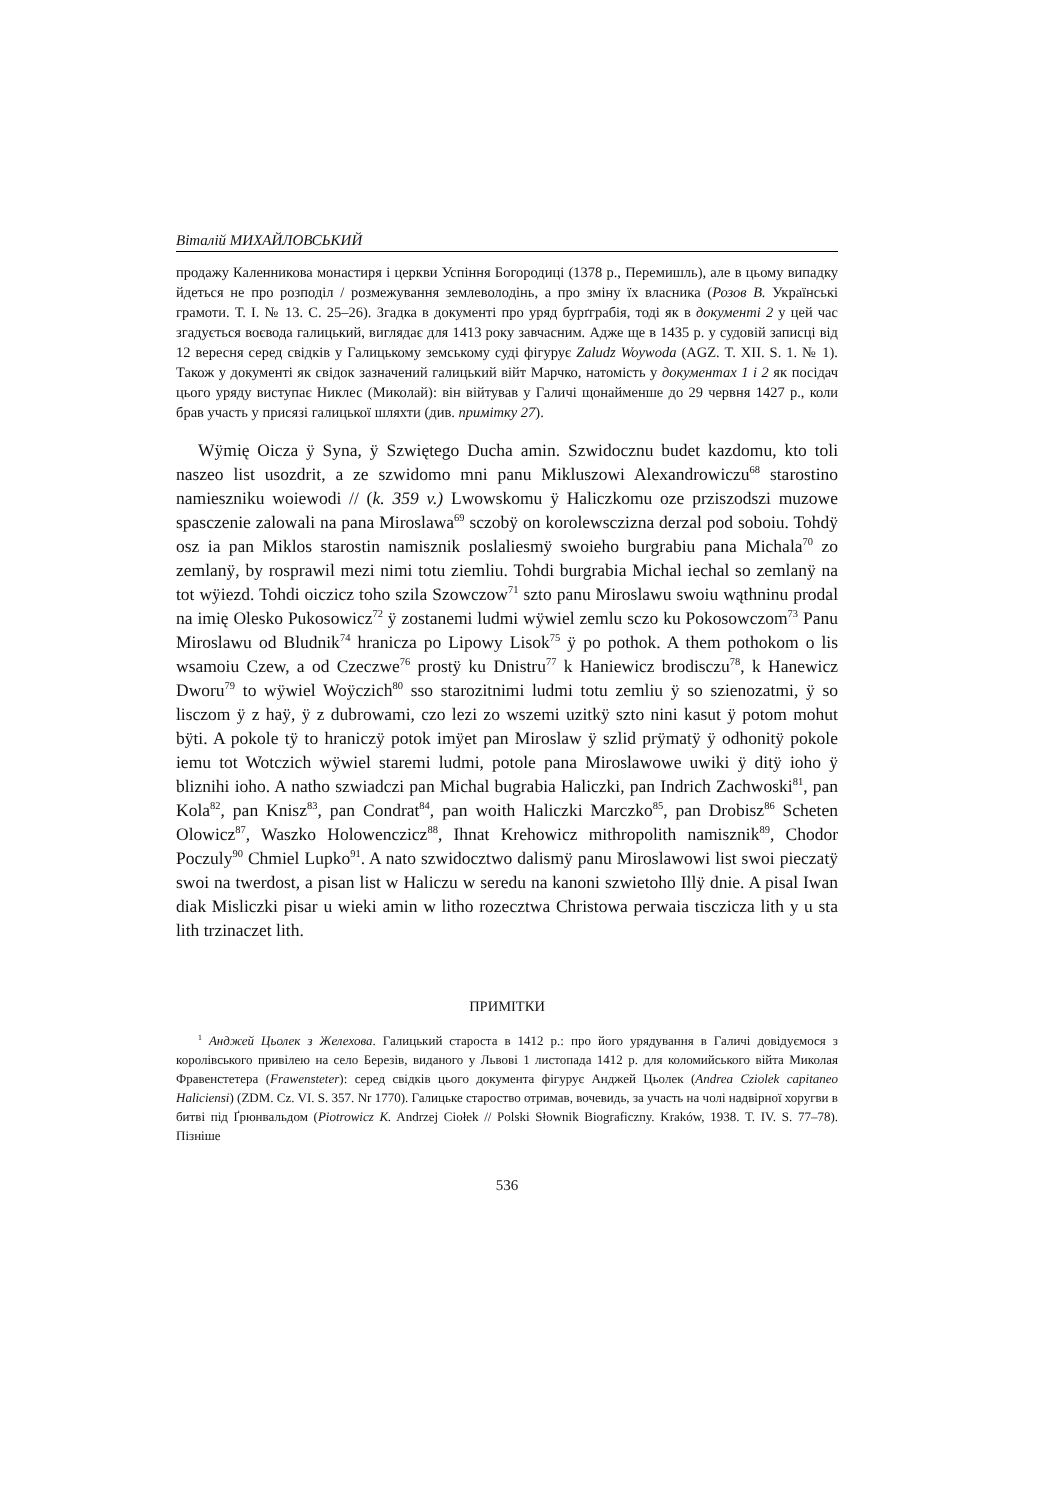Віталій МИХАЙЛОВСЬКИЙ
продажу Каленникова монастиря і церкви Успіння Богородиці (1378 р., Перемишль), але в цьому випадку йдеться не про розподіл / розмежування землеволодінь, а про зміну їх власника (Розов В. Українські грамоти. Т. І. № 13. С. 25–26). Згадка в документі про уряд бурґграбія, тоді як в документі 2 у цей час згадується воєвода галицький, виглядає для 1413 року завчасним. Адже ще в 1435 р. у судовій записці від 12 вересня серед свідків у Галицькому земському суді фігурує Zaludz Woywoda (AGZ. T. XII. S. 1. № 1). Також у документі як свідок зазначений галицький війт Марчко, натомість у документах 1 і 2 як посідач цього уряду виступає Никлес (Миколай): він війтував у Галичі щонайменше до 29 червня 1427 р., коли брав участь у присязі галицької шляхти (див. примітку 27).
Wÿmię Oicza ÿ Syna, ÿ Szwiętego Ducha amin. Szwidocznu budet kazdomu, kto toli naszeo list usozdrit, a ze szwidomo mni panu Mikluszowi Alexandrowiczu<sup>68</sup> starostino namieszniku woiewodi // (k. 359 v.) Lwowskomu ÿ Haliczkomu oze prziszodszi muzowe spasczenie zalowali na pana Miroslawa<sup>69</sup> sczobÿ on korolewsczizna derzal pod soboiu. Tohdÿ osz ia pan Miklos starostin namisznik poslaliesmÿ swoieho burgrabiu pana Michala<sup>70</sup> zo zemlanÿ, by rosprawil mezi nimi totu ziemliu. Tohdi burgrabia Michal iechal so zemlanÿ na tot wÿiezd. Tohdi oiczicz toho szila Szowczow<sup>71</sup> szto panu Miroslawu swoiu wąthninu prodal na imię Olesko Pukosowicz<sup>72</sup> ÿ zostanemi ludmi wÿwiel zemlu sczo ku Pokosowczom<sup>73</sup> Panu Miroslawu od Bludnik<sup>74</sup> hranicza po Lipowy Lisok<sup>75</sup> ÿ po pothok. A them pothokom o lis wsamoiu Czew, a od Czeczwe<sup>76</sup> prostÿ ku Dnistru<sup>77</sup> k Haniewicz brodisczu<sup>78</sup>, k Hanewicz Dworu<sup>79</sup> to wÿwiel Woÿczich<sup>80</sup> sso starozitnimi ludmi totu zemliu ÿ so szienozatmi, ÿ so lisczom ÿ z haÿ, ÿ z dubrowami, czo lezi zo wszemi uzitkÿ szto nini kasut ÿ potom mohut bÿti. A pokole tÿ to hraniczÿ potok imÿet pan Miroslaw ÿ szlid prÿmatÿ ÿ odhonitÿ pokole iemu tot Wotczich wÿwiel staremi ludmi, potole pana Miroslawowe uwiki ÿ ditÿ ioho ÿ bliznihi ioho. A natho szwiadczi pan Michal bugrabia Haliczki, pan Indrich Zachwoski<sup>81</sup>, pan Kola<sup>82</sup>, pan Knisz<sup>83</sup>, pan Condrat<sup>84</sup>, pan woith Haliczki Marczko<sup>85</sup>, pan Drobisz<sup>86</sup> Scheten Olowicz<sup>87</sup>, Waszko Holowenczicz<sup>88</sup>, Ihnat Krehowicz mithropolith namisznik<sup>89</sup>, Chodor Poczuly<sup>90</sup> Chmiel Lupko<sup>91</sup>. A nato szwidocztwo dalismÿ panu Miroslawowi list swoi pieczatÿ swoi na twerdost, a pisan list w Haliczu w seredu na kanoni szwietoho Illÿ dnie. A pisal Iwan diak Misliczki pisar u wieki amin w litho rozecztwa Christowa perwaia tisczicza lith y u sta lith trzinaczet lith.
ПРИМІТКИ
<sup>1</sup> Анджей Цьолек з Желехова. Галицький староста в 1412 р.: про його урядування в Галичі довідуємося з королівського привілею на село Березів, виданого у Львові 1 листопада 1412 р. для коломийського війта Миколая Фравенстетера (Frawensteter): серед свідків цього документа фігурує Анджей Цьолек (Andrea Cziolek capitaneo Haliciensi) (ZDM. Cz. VI. S. 357. Nr 1770). Галицьке староство отримав, вочевидь, за участь на чолі надвірної хоругви в битві під Ґрюнвальдом (Piotrowicz K. Andrzej Ciołek // Polski Słownik Biograficzny. Kraków, 1938. T. IV. S. 77–78). Пізніше
536